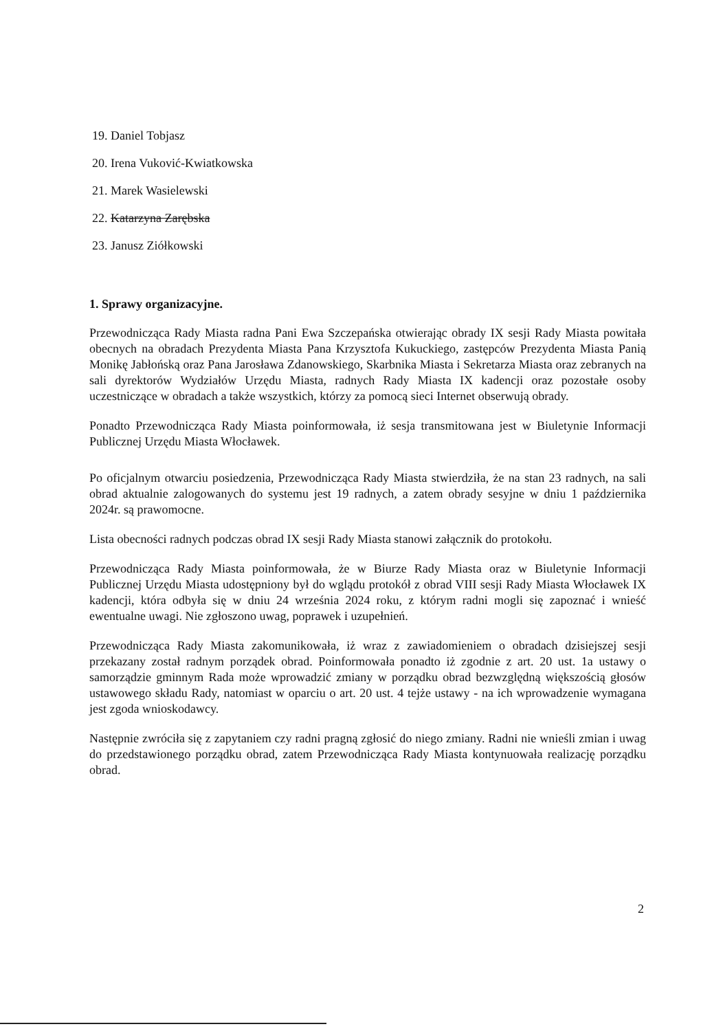19. Daniel Tobjasz
20. Irena Vuković-Kwiatkowska
21. Marek Wasielewski
22. Katarzyna Zarębska
23. Janusz Ziółkowski
1. Sprawy organizacyjne.
Przewodnicząca Rady Miasta radna Pani Ewa Szczepańska otwierając obrady IX sesji Rady Miasta powitała obecnych na obradach Prezydenta Miasta Pana Krzysztofa Kukuckiego, zastępców Prezydenta Miasta Panią Monikę Jabłońską oraz Pana Jarosława Zdanowskiego, Skarbnika Miasta i Sekretarza Miasta oraz zebranych na sali dyrektorów Wydziałów Urzędu Miasta, radnych Rady Miasta IX kadencji oraz pozostałe osoby uczestniczące w obradach a także wszystkich, którzy za pomocą sieci Internet obserwują obrady.
Ponadto Przewodnicząca Rady Miasta poinformowała, iż sesja transmitowana jest w Biuletynie Informacji Publicznej Urzędu Miasta Włocławek.
Po oficjalnym otwarciu posiedzenia, Przewodnicząca Rady Miasta stwierdziła, że na stan 23 radnych, na sali obrad aktualnie zalogowanych do systemu jest 19 radnych, a zatem obrady sesyjne w dniu 1 października 2024r. są prawomocne.
Lista obecności radnych podczas obrad IX sesji Rady Miasta stanowi załącznik do protokołu.
Przewodnicząca Rady Miasta poinformowała, że w Biurze Rady Miasta oraz w Biuletynie Informacji Publicznej Urzędu Miasta udostępniony był do wglądu protokół z obrad VIII sesji Rady Miasta Włocławek IX kadencji, która odbyła się w dniu 24 września 2024 roku, z którym radni mogli się zapoznać i wnieść ewentualne uwagi. Nie zgłoszono uwag, poprawek i uzupełnień.
Przewodnicząca Rady Miasta zakomunikowała, iż wraz z zawiadomieniem o obradach dzisiejszej sesji przekazany został radnym porządek obrad. Poinformowała ponadto iż zgodnie z art. 20 ust. 1a ustawy o samorządzie gminnym Rada może wprowadzić zmiany w porządku obrad bezwzględną większością głosów ustawowego składu Rady, natomiast w oparciu o art. 20 ust. 4 tejże ustawy - na ich wprowadzenie wymagana jest zgoda wnioskodawcy.
Następnie zwróciła się z zapytaniem czy radni pragną zgłosić do niego zmiany. Radni nie wnieśli zmian i uwag do przedstawionego porządku obrad, zatem Przewodnicząca Rady Miasta kontynuowała realizację porządku obrad.
2